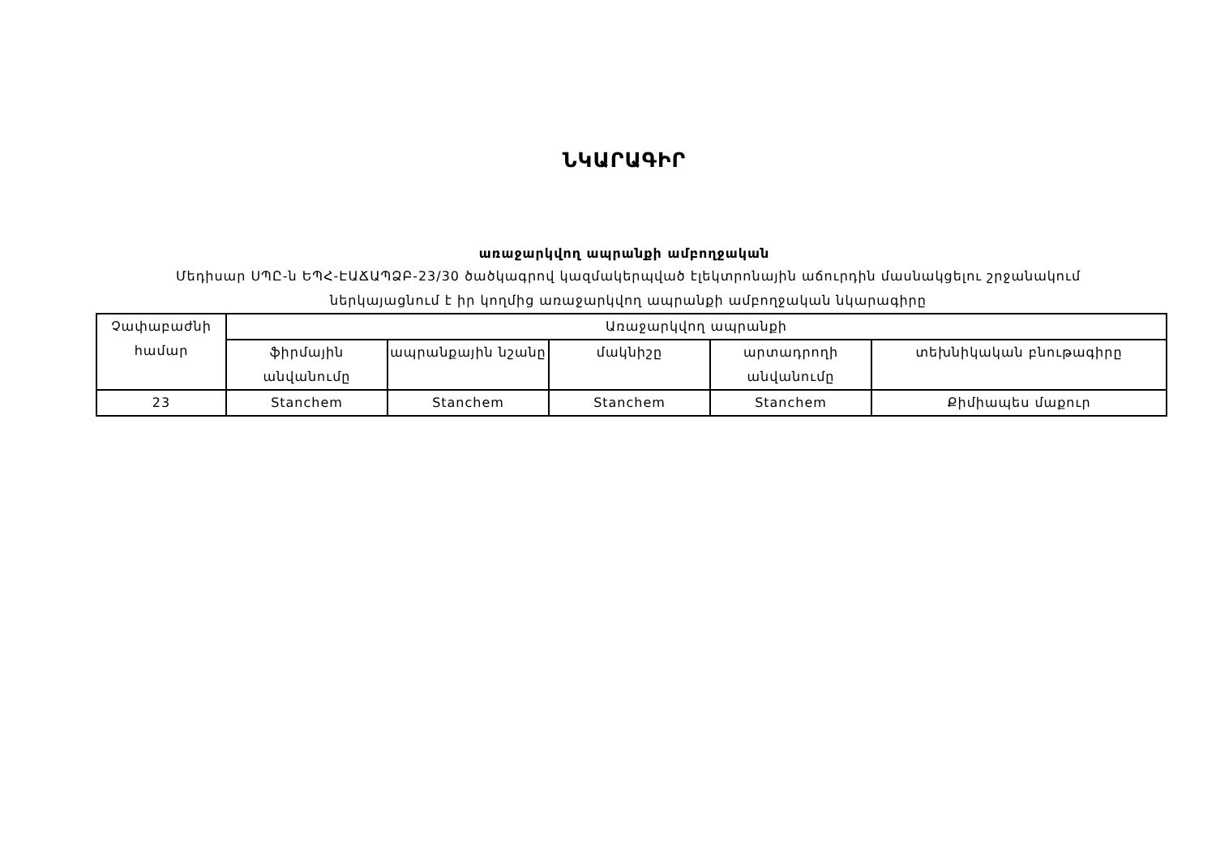ՆԿԱՐԱԳԻՐ
առաջարկվող ապրանքի ամբողջական
Մեդիսար ՍՊԸ-ն ԵՊՀ-ԷԱՃԱՊՁԲ-23/30 ծածկագրով կազմակերպված էլեկտրոնային աճուրդին մասնակցելու շրջանակում ներկայացնում է իր կողմից առաջարկվող ապրանքի ամբողջական նկարագիրը
| Չափաբաժնի համար | Առաջարկվող ապրանքի | | | | |
| | ֆիրմային անվանումը | ապրանքային նշանը | մակնիշը | արտադրողի անվանումը | տեխնիկական բնութագիրը |
| 23 | Stanchem | Stanchem | Stanchem | Stanchem | Քիմիապես մաքուր |